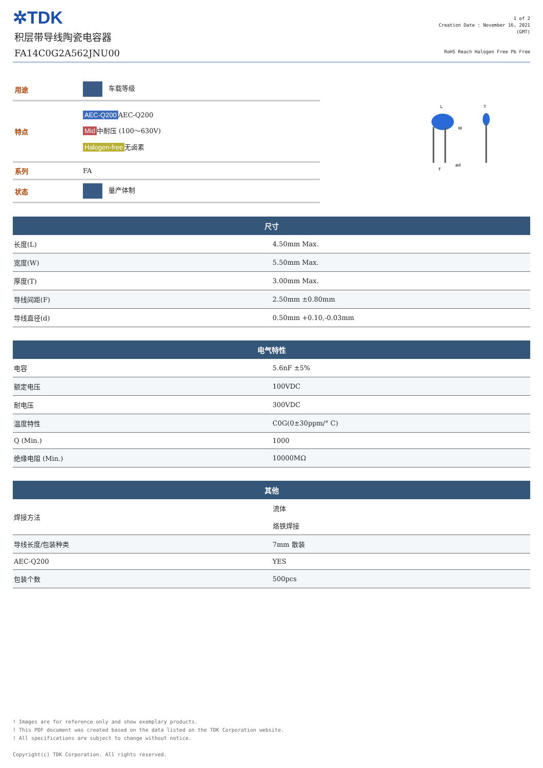✲TDK
积层带导线陶瓷电容器
FA14C0G2A562JNU00
1 of 2
Creation Date : November 16, 2021
(GMT)
RoHS Reach Halogen Free Pb Free
| 用途 | 车载等级 |
| 特点 | AEC-Q200 AEC-Q200 Mid 中耐压 (100～630V) Halogen-free 无卤素 |
| 系列 | FA |
| 状态 | 量产体制 |
L
T
W
F
ød
| 尺寸 | |
| --- | --- |
| 长度(L) | 4.50mm Max. |
| 宽度(W) | 5.50mm Max. |
| 厚度(T) | 3.00mm Max. |
| 导线间距(F) | 2.50mm ±0.80mm |
| 导线直径(d) | 0.50mm +0.10,-0.03mm |
| 电气特性 | |
| --- | --- |
| 电容 | 5.6nF ±5% |
| 额定电压 | 100VDC |
| 耐电压 | 300VDC |
| 温度特性 | C0G(0±30ppm/° C) |
| Q (Min.) | 1000 |
| 绝缘电阻 (Min.) | 10000MΩ |
| 其他 | |
| --- | --- |
| 焊接方法 | 流体 烙铁焊接 |
| 导线长度/包装种类 | 7mm 散装 |
| AEC-Q200 | YES |
| 包装个数 | 500pcs |
! Images are for reference only and show exemplary products.
! This PDF document was created based on the data listed on the TDK Corporation website.
! All specifications are subject to change without notice.
Copyright(c) TDK Corporation. All rights reserved.